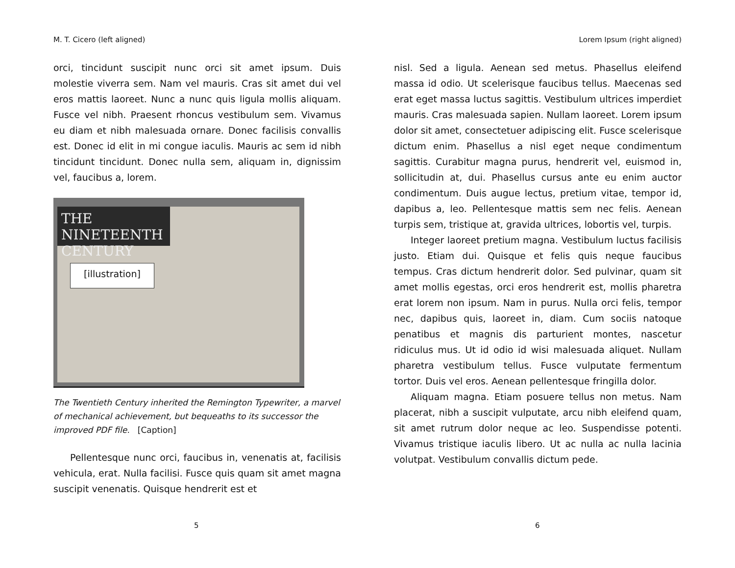M. T. Cicero (left aligned)
orci, tincidunt suscipit nunc orci sit amet ipsum. Duis molestie viverra sem. Nam vel mauris. Cras sit amet dui vel eros mattis laoreet. Nunc a nunc quis ligula mollis aliquam. Fusce vel nibh. Praesent rhoncus vestibulum sem. Vivamus eu diam et nibh malesuada ornare. Donec facilisis convallis est. Donec id elit in mi congue iaculis. Mauris ac sem id nibh tincidunt tincidunt. Donec nulla sem, aliquam in, dignissim vel, faucibus a, lorem.
THE NINETEENTH CENTURY
[illustration]
The Twentieth Century inherited the Remington Typewriter, a marvel of mechanical achievement, but bequeaths to its successor the improved PDF file. [Caption]
Pellentesque nunc orci, faucibus in, venenatis at, facilisis vehicula, erat. Nulla facilisi. Fusce quis quam sit amet magna suscipit venenatis. Quisque hendrerit est et
5
Lorem Ipsum (right aligned)
nisl. Sed a ligula. Aenean sed metus. Phasellus eleifend massa id odio. Ut scelerisque faucibus tellus. Maecenas sed erat eget massa luctus sagittis. Vestibulum ultrices imperdiet mauris. Cras malesuada sapien. Nullam laoreet. Lorem ipsum dolor sit amet, consectetuer adipiscing elit. Fusce scelerisque dictum enim. Phasellus a nisl eget neque condimentum sagittis. Curabitur magna purus, hendrerit vel, euismod in, sollicitudin at, dui. Phasellus cursus ante eu enim auctor condimentum. Duis augue lectus, pretium vitae, tempor id, dapibus a, leo. Pellentesque mattis sem nec felis. Aenean turpis sem, tristique at, gravida ultrices, lobortis vel, turpis.
Integer laoreet pretium magna. Vestibulum luctus facilisis justo. Etiam dui. Quisque et felis quis neque faucibus tempus. Cras dictum hendrerit dolor. Sed pulvinar, quam sit amet mollis egestas, orci eros hendrerit est, mollis pharetra erat lorem non ipsum. Nam in purus. Nulla orci felis, tempor nec, dapibus quis, laoreet in, diam. Cum sociis natoque penatibus et magnis dis parturient montes, nascetur ridiculus mus. Ut id odio id wisi malesuada aliquet. Nullam pharetra vestibulum tellus. Fusce vulputate fermentum tortor. Duis vel eros. Aenean pellentesque fringilla dolor.
Aliquam magna. Etiam posuere tellus non metus. Nam placerat, nibh a suscipit vulputate, arcu nibh eleifend quam, sit amet rutrum dolor neque ac leo. Suspendisse potenti. Vivamus tristique iaculis libero. Ut ac nulla ac nulla lacinia volutpat. Vestibulum convallis dictum pede.
6